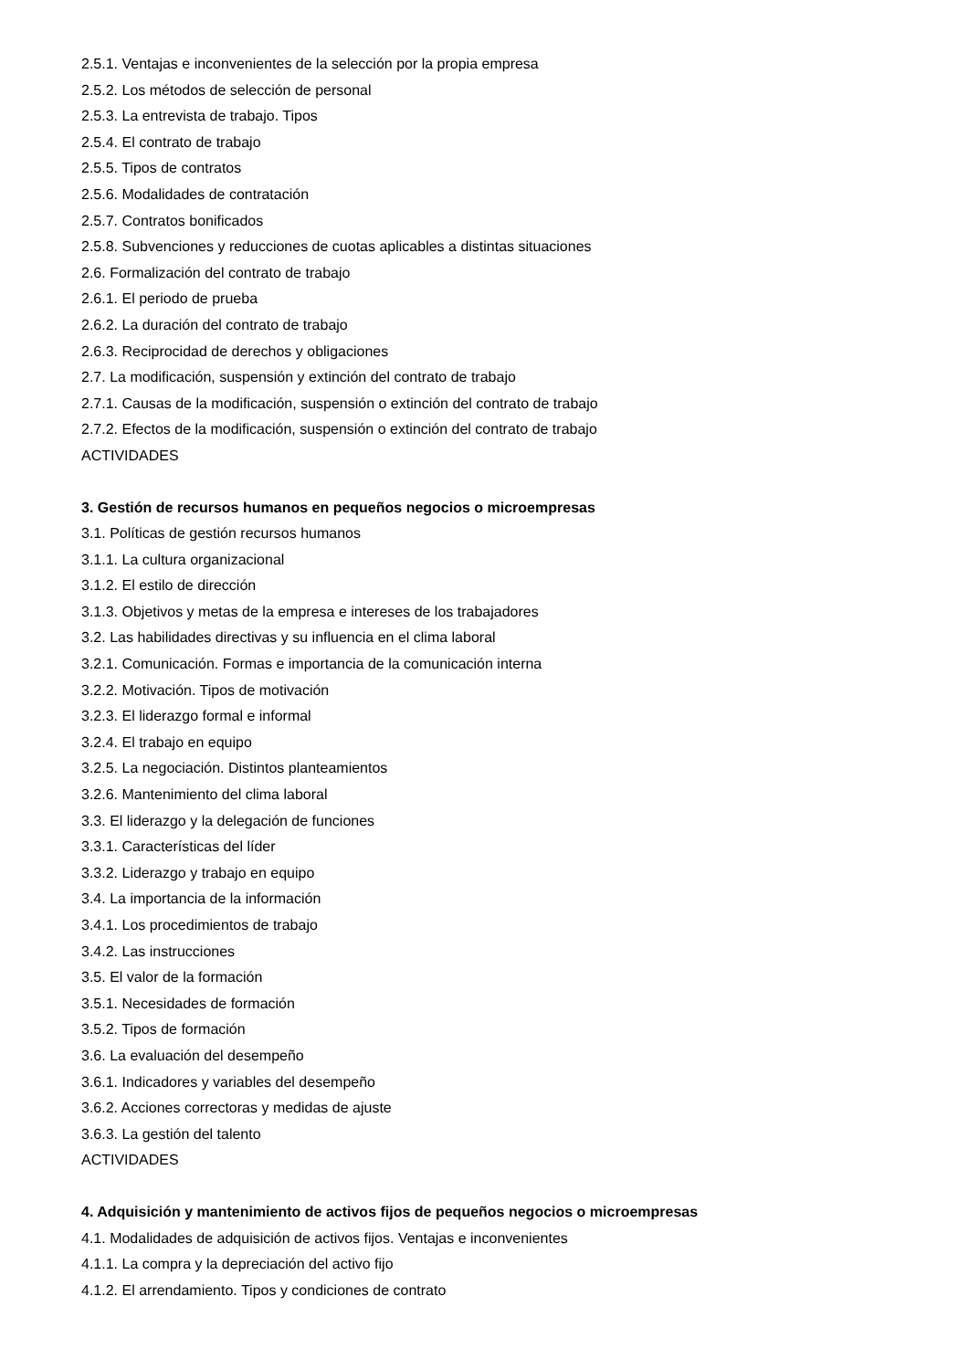2.5.1. Ventajas e inconvenientes de la selección por la propia empresa
2.5.2. Los métodos de selección de personal
2.5.3. La entrevista de trabajo. Tipos
2.5.4. El contrato de trabajo
2.5.5. Tipos de contratos
2.5.6. Modalidades de contratación
2.5.7. Contratos bonificados
2.5.8. Subvenciones y reducciones de cuotas aplicables a distintas situaciones
2.6. Formalización del contrato de trabajo
2.6.1. El periodo de prueba
2.6.2. La duración del contrato de trabajo
2.6.3. Reciprocidad de derechos y obligaciones
2.7. La modificación, suspensión y extinción del contrato de trabajo
2.7.1. Causas de la modificación, suspensión o extinción del contrato de trabajo
2.7.2. Efectos de la modificación, suspensión o extinción del contrato de trabajo
ACTIVIDADES
3. Gestión de recursos humanos en pequeños negocios o microempresas
3.1. Políticas de gestión recursos humanos
3.1.1. La cultura organizacional
3.1.2. El estilo de dirección
3.1.3. Objetivos y metas de la empresa e intereses de los trabajadores
3.2. Las habilidades directivas y su influencia en el clima laboral
3.2.1. Comunicación. Formas e importancia de la comunicación interna
3.2.2. Motivación. Tipos de motivación
3.2.3. El liderazgo formal e informal
3.2.4. El trabajo en equipo
3.2.5. La negociación. Distintos planteamientos
3.2.6. Mantenimiento del clima laboral
3.3. El liderazgo y la delegación de funciones
3.3.1. Características del líder
3.3.2. Liderazgo y trabajo en equipo
3.4. La importancia de la información
3.4.1. Los procedimientos de trabajo
3.4.2. Las instrucciones
3.5. El valor de la formación
3.5.1. Necesidades de formación
3.5.2. Tipos de formación
3.6. La evaluación del desempeño
3.6.1. Indicadores y variables del desempeño
3.6.2. Acciones correctoras y medidas de ajuste
3.6.3. La gestión del talento
ACTIVIDADES
4. Adquisición y mantenimiento de activos fijos de pequeños negocios o microempresas
4.1. Modalidades de adquisición de activos fijos. Ventajas e inconvenientes
4.1.1. La compra y la depreciación del activo fijo
4.1.2. El arrendamiento. Tipos y condiciones de contrato